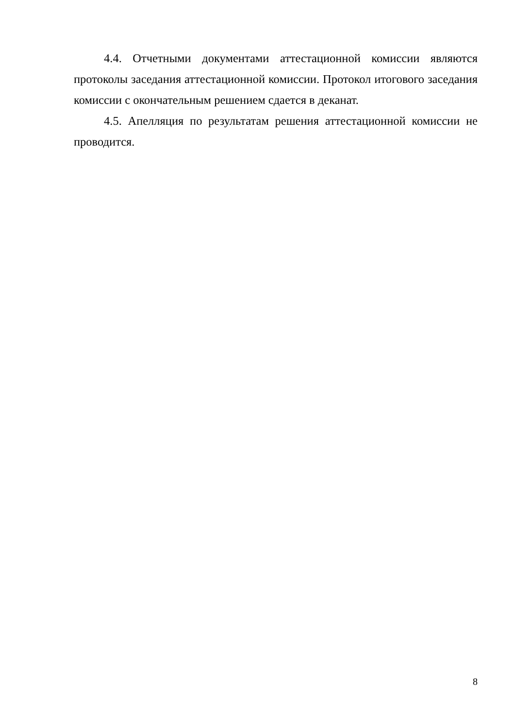4.4. Отчетными документами аттестационной комиссии являются протоколы заседания аттестационной комиссии. Протокол итогового заседания комиссии с окончательным решением сдается в деканат.
4.5. Апелляция по результатам решения аттестационной комиссии не проводится.
8